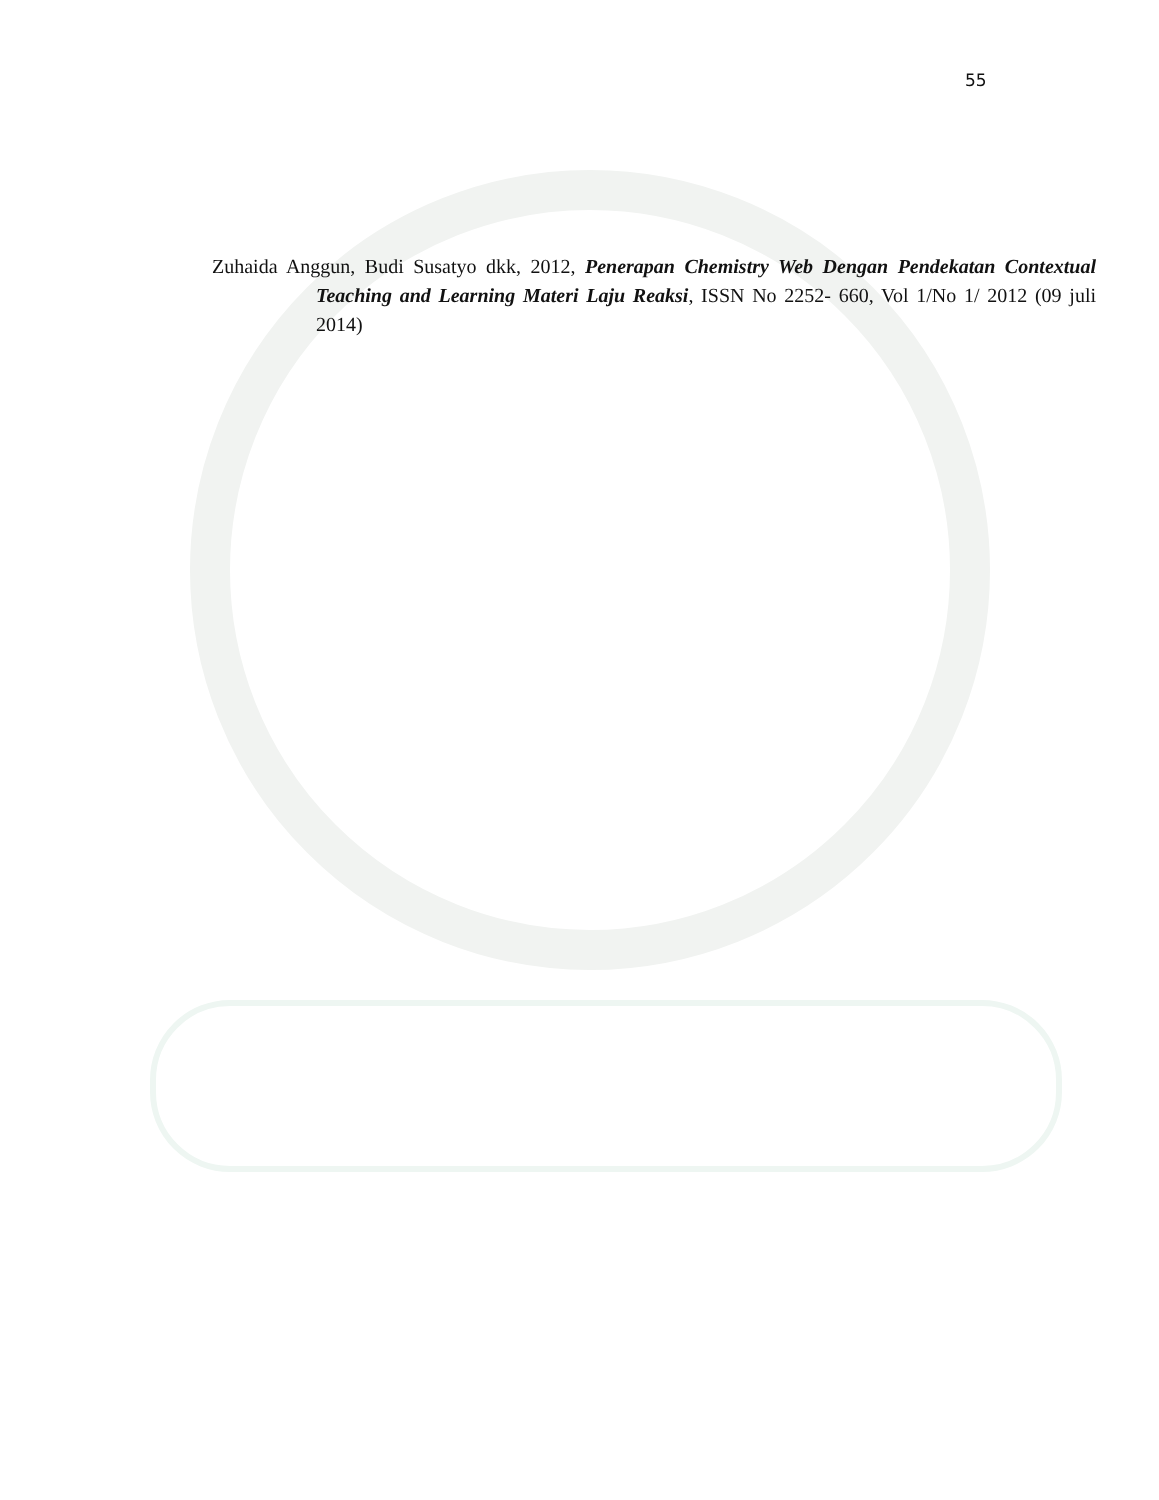55
Zuhaida Anggun, Budi Susatyo dkk, 2012, Penerapan Chemistry Web Dengan Pendekatan Contextual Teaching and Learning Materi Laju Reaksi, ISSN No 2252- 660, Vol 1/No 1/ 2012 (09 juli 2014)